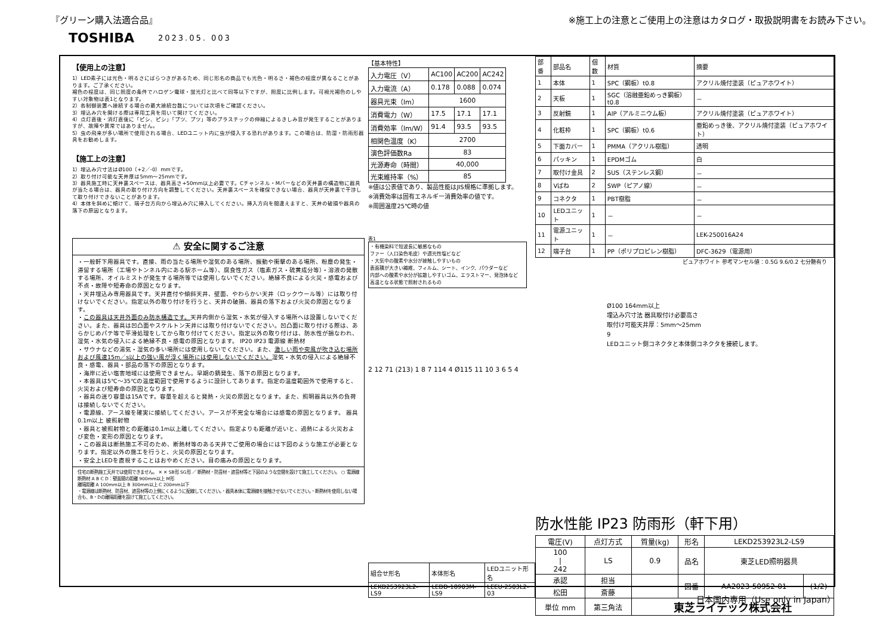『グリーン購入法適合品』 ※施工上の注意とご使用上の注意はカタログ・取扱説明書をお読み下さい。
TOSHIBA 2023.05. 003
【使用上の注意】
1）LED素子には光色・明るさにばらつきがあるため、同じ形名の商品でも光色・明るさ・褐色の程度が異なることがあります。ご了承ください。
褐色の程度は、同じ照度の条件でハロゲン電球・蛍光灯と比べて同等以下ですが、照度に比例します。可視光褐色のしやすい対象物は表1となります。
2）各制御装置へ接続する場合の最大接続台数については次項をご確認ください。
3）埋込み穴を開ける際は専用工具を用いて開けてください。
4）点灯直後・消灯直後に「ピシ、ピシ」「プツ、プツ」等のプラスチックの伸縮によるきしみ音が発生することがありますが、故障や異常ではありません。
5）虫の飛来が多い場所で使用される場合、LEDユニット内に虫が侵入する恐れがあります。この場合は、防湿・防雨形器具をお勧めします。
【施工上の注意】
1）埋込み穴寸法はØ100（+2／-0）mmです。
2）取り付け可能な天井厚は5mm～25mmです。
3）器具施工時に天井裏スペースは、器具高さ+50mm以上必要です。Cチャンネル・Mバーなどの天井裏の構造物に器具が当たる場合は、器具の取り付け方向を調整してください。天井裏スペースを確保できない場合、器具が天井裏で干渉して取り付けできないことがあります。
4）本体を斜めに傾けて、端子台方向から埋込み穴に挿入してください。挿入方向を間違えますと、天井の破損や器具の落下の原因となります。
⚠ 安全に関するご注意
・一般軒下用器具です。直接、雨の当たる場所や湿気のある場所、振動や衝撃のある場所、粉塵の発生・滞留する場所（工場やトンネル内にある駅ホーム等）、腐食性ガス（塩素ガス・硫黄成分等）・溶液の発散する場所、オイルミストが発生する場所等では使用しないでください。絶縁不良による火災・感電および不点・故障や短寿命の原因となります。
・天井埋込み専用器具です。天井直付や傾斜天井、壁面、やわらかい天井（ロックウール等）には取り付けないでください。指定以外の取り付けを行うと、天井の破損、器具の落下および火災の原因となります。
・この器具は天井外面のみ防水構造です。天井内側から湿気・水気が侵入する場所へは設置しないでください。また、器具は凹凸面やスケルトン天井には取り付けないでください。凹凸面に取り付ける際は、あらかじめパテ等で平滑処理をしてから取り付けてください。指定以外の取り付けは、防水性が損なわれ、湿気・水気の侵入による絶縁不良・感電の原因となります。 IP20 IP23 電源線 断熱材
・サウナなどの湯気・湿気の多い場所には使用しないでください。また、激しい雨や突風が吹き込む場所および風速15m／s以上の強い風が浮く場所には使用しないでください。湿気・水気の侵入による絶縁不良・感電、器具・部品の落下の原因となります。
・海岸に近い塩害地域には使用できません。早期の錆発生、落下の原因となります。
・本器具は5℃～35℃の温度範囲で使用するように設計してあります。指定の温度範囲外で使用すると、火災および短寿命の原因となります。
・器具の送り容量は15Aです。容量を超えると発熱・火災の原因となります。また、照明器具以外の負荷は接続しないでください。
・電源線、アース線を確実に接続してください。アースが不完全な場合には感電の原因となります。 器具 0.1m以上 被照射物
・器具と被照射物との距離は0.1m以上離してください。指定よりも距離が近いと、過熱による火災および変色・変形の原因となります。
・この器具は断熱施工不可のため、断熱材等のある天井でご使用の場合には下図のような施工が必要となります。指定以外の施工を行うと、火災の原因となります。
・安全上LEDを直視することはおやめください。目の痛みの原因となります。
住宅の断熱施工天井では使用できません。 ✕ ✕ SB形 SG形 ／ 断熱材・防音材・遮音材等と下図のような空間を設けて施工してください。 ○ 電源線 断熱材 A B C D：壁面間の距離 900mm以上 M形
離隔距離 A 100mm以上 B 300mm以上 C 200mm以下
・電源線は断熱材、防音材、遮音材等の上側にくるように配線してください。・器具本体に電源線を接触させないでください。・断熱材を使用しない場合も、B・Dの離隔距離を設けて施工してください。
【基本特性】
| 入力電圧（V） | AC100 | AC200 | AC242 |
| 入力電流（A） | 0.178 | 0.088 | 0.074 |
| 器具光束（lm） | 1600 | | |
| 消費電力（W） | 17.5 | 17.1 | 17.1 |
| 消費効率（lm/W） | 91.4 | 93.5 | 93.5 |
| 相関色温度（K） | 2700 | | |
| 演色評価数Ra | 83 | | |
| 光源寿命（時間） | 40,000 | | |
| 光束維持率（%） | 85 | | |
※値は公表値であり、製品性能はJIS規格に準拠します。
※消費効率は固有エネルギー消費効率の値です。
※周囲温度25℃時の値
表1
・有機染料で短波長に敏感なもの
ファー（人口染色毛皮）や透光性塩ビなど
・大気中の酸素や水分が接触しやすいもの
表面積が大きい繊維、フィルム、シート、インク、パウダーなど
内部への酸素や水分が拡散しやすいゴム、エラストマー、発泡体など
高温となる状態で照射されるもの
2 12 71 (213) 1 8 7 114 4 Ø115 11 10 3 6 5 4
| 組合せ形名 | 本体形名 | LEDユニット形名 |
| LEKD253923L2-LS9 | LEDD-18903M-LS9 | LEEU-2503L2-03 |
| 部番 | 部品名 | 個数 | 材質 | 摘要 |
| 1 | 本体 | 1 | SPC（鋼板）t0.8 | アクリル焼付塗装（ピュアホワイト） |
| 2 | 天板 | 1 | SGC（溶融亜鉛めっき鋼板）t0.8 | － |
| 3 | 反射鏡 | 1 | AlP（アルミニウム板） | アクリル焼付塗装（ピュアホワイト） |
| 4 | 化粧枠 | 1 | SPC（鋼板）t0.6 | 亜鉛めっき後、アクリル焼付塗装（ピュアホワイト） |
| 5 | 下面カバー | 1 | PMMA（アクリル樹脂） | 透明 |
| 6 | パッキン | 1 | EPDMゴム | 白 |
| 7 | 取付け金具 | 2 | SUS（ステンレス鋼） | － |
| 8 | Vばね | 2 | SWP（ピアノ線） | － |
| 9 | コネクタ | 1 | PBT樹脂 | － |
| 10 | LEDユニット | 1 | － | － |
| 11 | 電源ユニット | 1 | － | LEK-250016A24 |
| 12 | 端子台 | 1 | PP（ポリプロピレン樹脂） | DFC-3629（電源用） |
ピュアホワイト 参考マンセル値：0.5G 9.6/0.2 七分艶有り
Ø100 164mm以上
埋込み穴寸法 器具取付け必要高さ
取付け可能天井厚：5mm～25mm
9
LEDユニット側コネクタと本体側コネクタを接続します。
防水性能 IP23 防雨形（軒下用）
| 電圧(V) | 点灯方式 | 質量(kg) | 形名 | LEKD253923L2-LS9 | |
| 100 / 242 | LS | 0.9 | 品名 | 東芝LED照明器具 | |
| 承認 | 担当 | | 図番 | AA2023-50952-01 | (1/2) |
| 松田 | 斎藤 | | | | |
| 単位 mm | 第三角法 | 東芝ライテック株式会社 | | | |
日本国内専用（Use only in Japan）